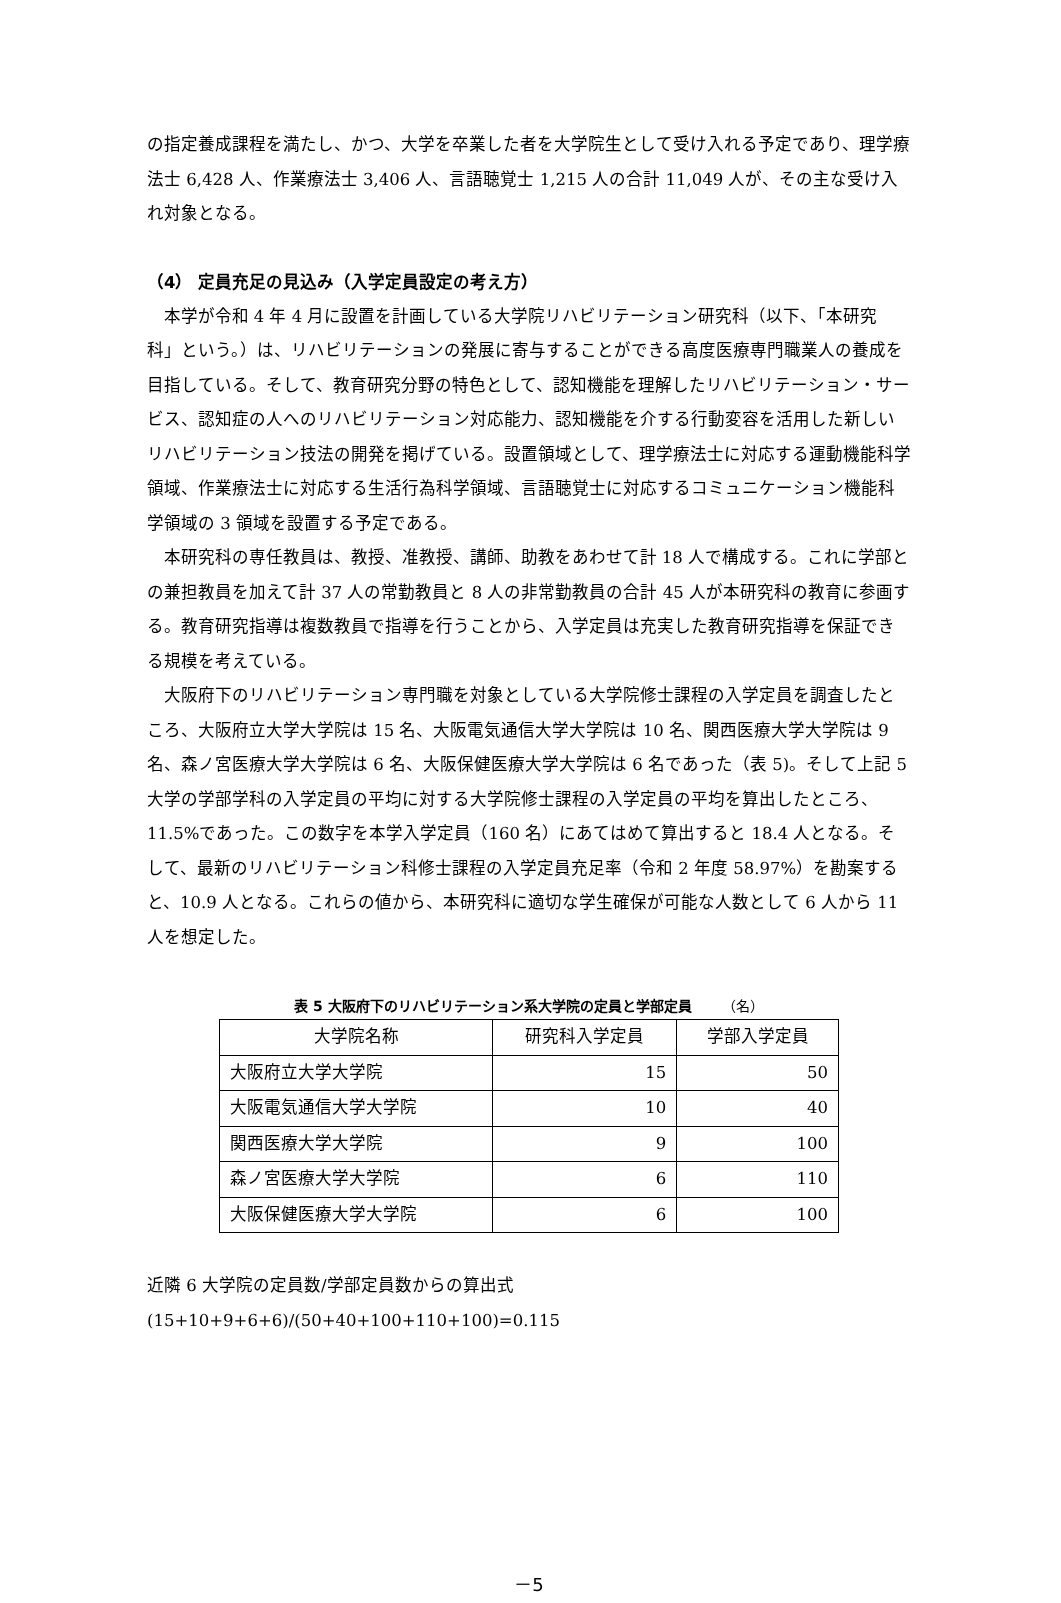の指定養成課程を満たし、かつ、大学を卒業した者を大学院生として受け入れる予定であり、理学療法士 6,428 人、作業療法士 3,406 人、言語聴覚士 1,215 人の合計 11,049 人が、その主な受け入れ対象となる。
（4） 定員充足の見込み（入学定員設定の考え方）
本学が令和 4 年 4 月に設置を計画している大学院リハビリテーション研究科（以下、「本研究科」という。）は、リハビリテーションの発展に寄与することができる高度医療専門職業人の養成を目指している。そして、教育研究分野の特色として、認知機能を理解したリハビリテーション・サービス、認知症の人へのリハビリテーション対応能力、認知機能を介する行動変容を活用した新しいリハビリテーション技法の開発を掲げている。設置領域として、理学療法士に対応する運動機能科学領域、作業療法士に対応する生活行為科学領域、言語聴覚士に対応するコミュニケーション機能科学領域の 3 領域を設置する予定である。
本研究科の専任教員は、教授、准教授、講師、助教をあわせて計 18 人で構成する。これに学部との兼担教員を加えて計 37 人の常勤教員と 8 人の非常勤教員の合計 45 人が本研究科の教育に参画する。教育研究指導は複数教員で指導を行うことから、入学定員は充実した教育研究指導を保証できる規模を考えている。
大阪府下のリハビリテーション専門職を対象としている大学院修士課程の入学定員を調査したところ、大阪府立大学大学院は 15 名、大阪電気通信大学大学院は 10 名、関西医療大学大学院は 9 名、森ノ宮医療大学大学院は 6 名、大阪保健医療大学大学院は 6 名であった（表 5)。そして上記 5 大学の学部学科の入学定員の平均に対する大学院修士課程の入学定員の平均を算出したところ、11.5%であった。この数字を本学入学定員（160 名）にあてはめて算出すると 18.4 人となる。そして、最新のリハビリテーション科修士課程の入学定員充足率（令和 2 年度 58.97%）を勘案すると、10.9 人となる。これらの値から、本研究科に適切な学生確保が可能な人数として 6 人から 11 人を想定した。
表 5 大阪府下のリハビリテーション系大学院の定員と学部定員 （名）
| 大学院名称 | 研究科入学定員 | 学部入学定員 |
| --- | --- | --- |
| 大阪府立大学大学院 | 15 | 50 |
| 大阪電気通信大学大学院 | 10 | 40 |
| 関西医療大学大学院 | 9 | 100 |
| 森ノ宮医療大学大学院 | 6 | 110 |
| 大阪保健医療大学大学院 | 6 | 100 |
近隣 6 大学院の定員数/学部定員数からの算出式
(15+10+9+6+6)/(50+40+100+110+100)=0.115
－5